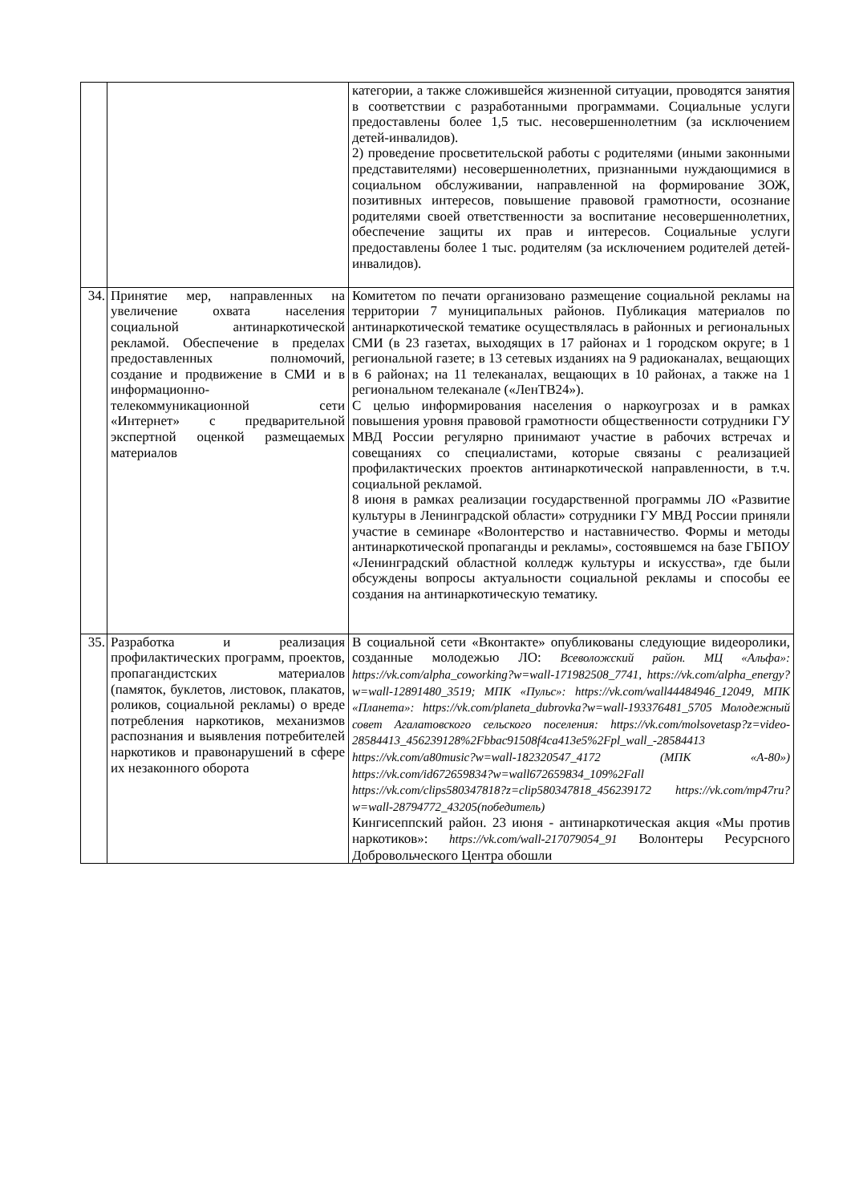| | | категории, а также сложившейся жизненной ситуации, проводятся занятия в соответствии с разработанными программами. Социальные услуги предоставлены более 1,5 тыс. несовершеннолетним (за исключением детей-инвалидов). 2) проведение просветительской работы с родителями (иными законными представителями) несовершеннолетних, признанными нуждающимися в социальном обслуживании, направленной на формирование ЗОЖ, позитивных интересов, повышение правовой грамотности, осознание родителями своей ответственности за воспитание несовершеннолетних, обеспечение защиты их прав и интересов. Социальные услуги предоставлены более 1 тыс. родителям (за исключением родителей детей-инвалидов). |
| 34. | Принятие мер, направленных на увеличение охвата населения социальной антинаркотической рекламой. Обеспечение в пределах предоставленных полномочий, создание и продвижение в СМИ и в информационно-телекоммуникационной сети «Интернет» с предварительной экспертной оценкой размещаемых материалов | Комитетом по печати организовано размещение социальной рекламы на территории 7 муниципальных районов. Публикация материалов по антинаркотической тематике осуществлялась в районных и региональных СМИ (в 23 газетах, выходящих в 17 районах и 1 городском округе; в 1 региональной газете; в 13 сетевых изданиях на 9 радиоканалах, вещающих в 6 районах; на 11 телеканалах, вещающих в 10 районах, а также на 1 региональном телеканале («ЛенТВ24»). С целью информирования населения о наркоугрозах и в рамках повышения уровня правовой грамотности общественности сотрудники ГУ МВД России регулярно принимают участие в рабочих встречах и совещаниях со специалистами, которые связаны с реализацией профилактических проектов антинаркотической направленности, в т.ч. социальной рекламой. 8 июня в рамках реализации государственной программы ЛО «Развитие культуры в Ленинградской области» сотрудники ГУ МВД России приняли участие в семинаре «Волонтерство и наставничество. Формы и методы антинаркотической пропаганды и рекламы», состоявшемся на базе ГБПОУ «Ленинградский областной колледж культуры и искусства», где были обсуждены вопросы актуальности социальной рекламы и способы ее создания на антинаркотическую тематику. |
| 35. | Разработка и реализация профилактических программ, проектов, пропагандистских материалов (памяток, буклетов, листовок, плакатов, роликов, социальной рекламы) о вреде потребления наркотиков, механизмов распознания и выявления потребителей наркотиков и правонарушений в сфере их незаконного оборота | В социальной сети «Вконтакте» опубликованы следующие видеоролики, созданные молодежью ЛО: Всеволожский район. МЦ «Альфа»: https://vk.com/alpha_coworking?w=wall-171982508_7741, https://vk.com/alpha_energy?w=wall-12891480_3519; МПК «Пульс»: https://vk.com/wall44484946_12049, МПК «Планета»: https://vk.com/planeta_dubrovka?w=wall-193376481_5705 Молодежный совет Агалатовского сельского поселения: https://vk.com/molsovetasp?z=video-28584413_456239128%2Fbbac91508f4ca413e5%2Fpl_wall_-28584413 https://vk.com/a80music?w=wall-182320547_4172 (МПК «А-80») https://vk.com/id672659834?w=wall672659834_109%2Fall https://vk.com/clips580347818?z=clip580347818_456239172 https://vk.com/mp47ru?w=wall-28794772_43205(победитель) Кингисеппский район. 23 июня - антинаркотическая акция «Мы против наркотиков»: https://vk.com/wall-217079054_91 Волонтеры Ресурсного Добровольческого Центра обошли |